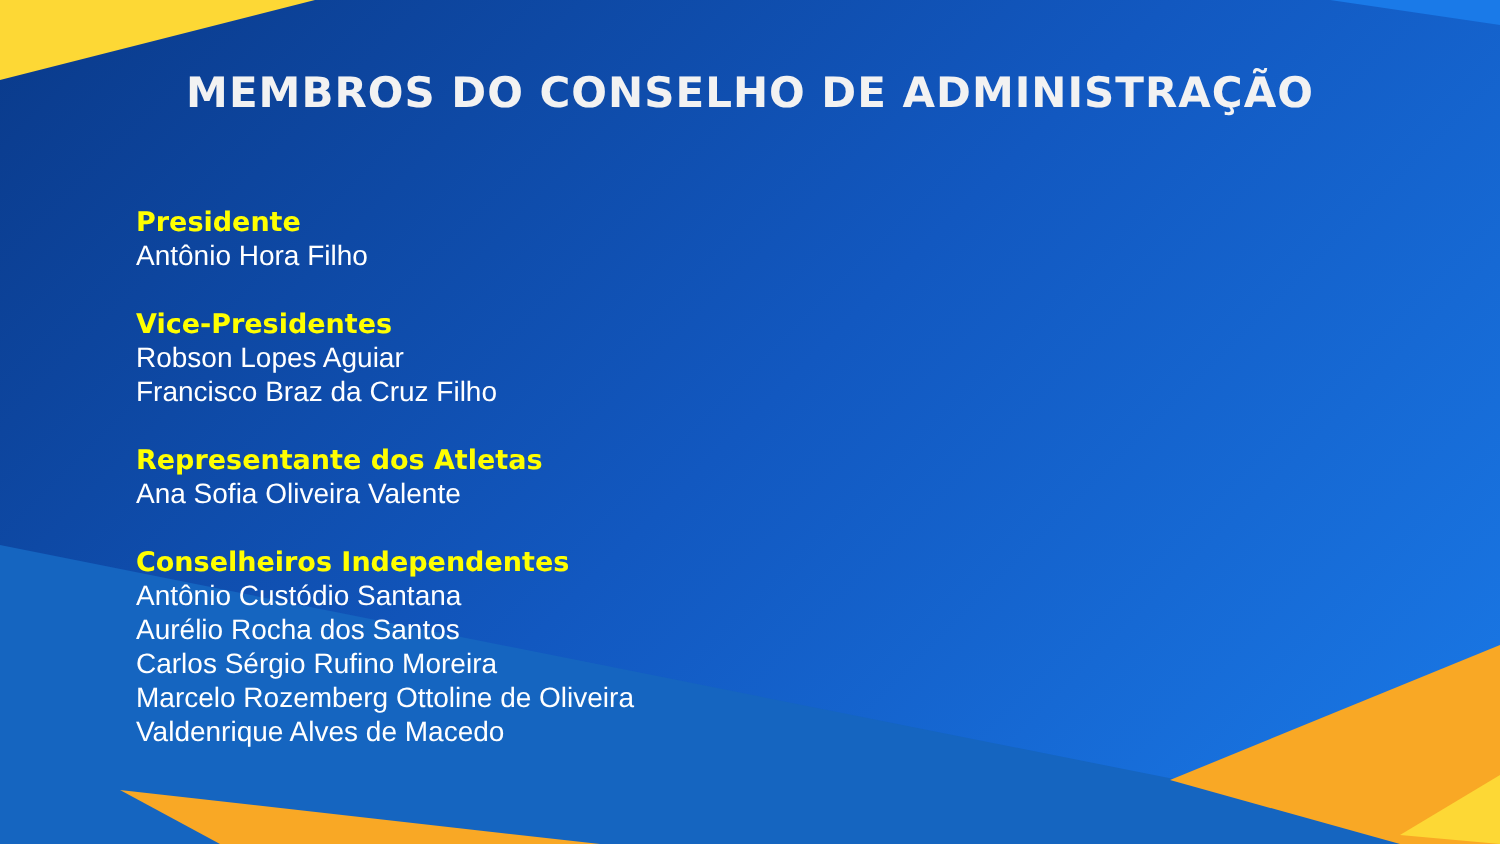MEMBROS DO CONSELHO DE ADMINISTRAÇÃO
Presidente
Antônio Hora Filho
Vice-Presidentes
Robson Lopes Aguiar
Francisco Braz da Cruz Filho
Representante dos Atletas
Ana Sofia Oliveira Valente
Conselheiros Independentes
Antônio Custódio Santana
Aurélio Rocha dos Santos
Carlos Sérgio Rufino Moreira
Marcelo Rozemberg Ottoline de Oliveira
Valdenrique Alves de Macedo